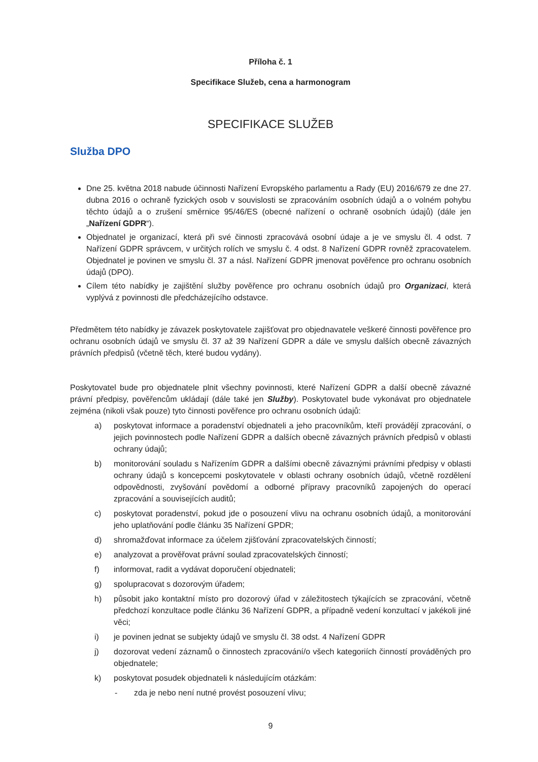Příloha č. 1
Specifikace Služeb, cena a harmonogram
SPECIFIKACE SLUŽEB
Služba DPO
Dne 25. května 2018 nabude účinnosti Nařízení Evropského parlamentu a Rady (EU) 2016/679 ze dne 27. dubna 2016 o ochraně fyzických osob v souvislosti se zpracováním osobních údajů a o volném pohybu těchto údajů a o zrušení směrnice 95/46/ES (obecné nařízení o ochraně osobních údajů) (dále jen „Nařízení GDPR“).
Objednatel je organizací, která při své činnosti zpracovává osobní údaje a je ve smyslu čl. 4 odst. 7 Nařízení GDPR správcem, v určitých rolích ve smyslu č. 4 odst. 8 Nařízení GDPR rovněž zpracovatelem. Objednatel je povinen ve smyslu čl. 37 a násl. Nařízení GDPR jmenovat pověřence pro ochranu osobních údajů (DPO).
Cílem této nabídky je zajištění služby pověřence pro ochranu osobních údajů pro Organizaci, která vyplývá z povinnosti dle předcházejícího odstavce.
Předmětem této nabídky je závazek poskytovatele zajišťovat pro objednavatele veškeré činnosti pověřence pro ochranu osobních údajů ve smyslu čl. 37 až 39 Nařízení GDPR a dále ve smyslu dalších obecně závazných právních předpisů (včetně těch, které budou vydány).
Poskytovatel bude pro objednatele plnit všechny povinnosti, které Nařízení GDPR a další obecně závazné právní předpisy, pověřencům ukládají (dále také jen Služby). Poskytovatel bude vykonávat pro objednatele zejména (nikoli však pouze) tyto činnosti pověřence pro ochranu osobních údajů:
a) poskytovat informace a poradenství objednateli a jeho pracovníkům, kteří provádějí zpracování, o jejich povinnostech podle Nařízení GDPR a dalších obecně závazných právních předpisů v oblasti ochrany údajů;
b) monitorování souladu s Nařízením GDPR a dalšími obecně závaznými právními předpisy v oblasti ochrany údajů s koncepcemi poskytovatele v oblasti ochrany osobních údajů, včetně rozdělení odpovědnosti, zvyšování povědomí a odborné přípravy pracovníků zapojených do operací zpracování a souvisejících auditů;
c) poskytovat poradenství, pokud jde o posouzení vlivu na ochranu osobních údajů, a monitorování jeho uplatňování podle článku 35 Nařízení GPDR;
d) shromažďovat informace za účelem zjišťování zpracovatelských činností;
e) analyzovat a prověřovat právní soulad zpracovatelských činností;
f) informovat, radit a vydávat doporučení objednateli;
g) spolupracovat s dozorovým úřadem;
h) působit jako kontaktní místo pro dozorový úřad v záležitostech týkajících se zpracování, včetně předchozí konzultace podle článku 36 Nařízení GDPR, a případně vedení konzultací v jakékoli jiné věci;
i) je povinen jednat se subjekty údajů ve smyslu čl. 38 odst. 4 Nařízení GDPR
j) dozorovat vedení záznamů o činnostech zpracování/o všech kategoriích činností prováděných pro objednatele;
k) poskytovat posudek objednateli k následujícím otázkám:
- zda je nebo není nutné provést posouzení vlivu;
9